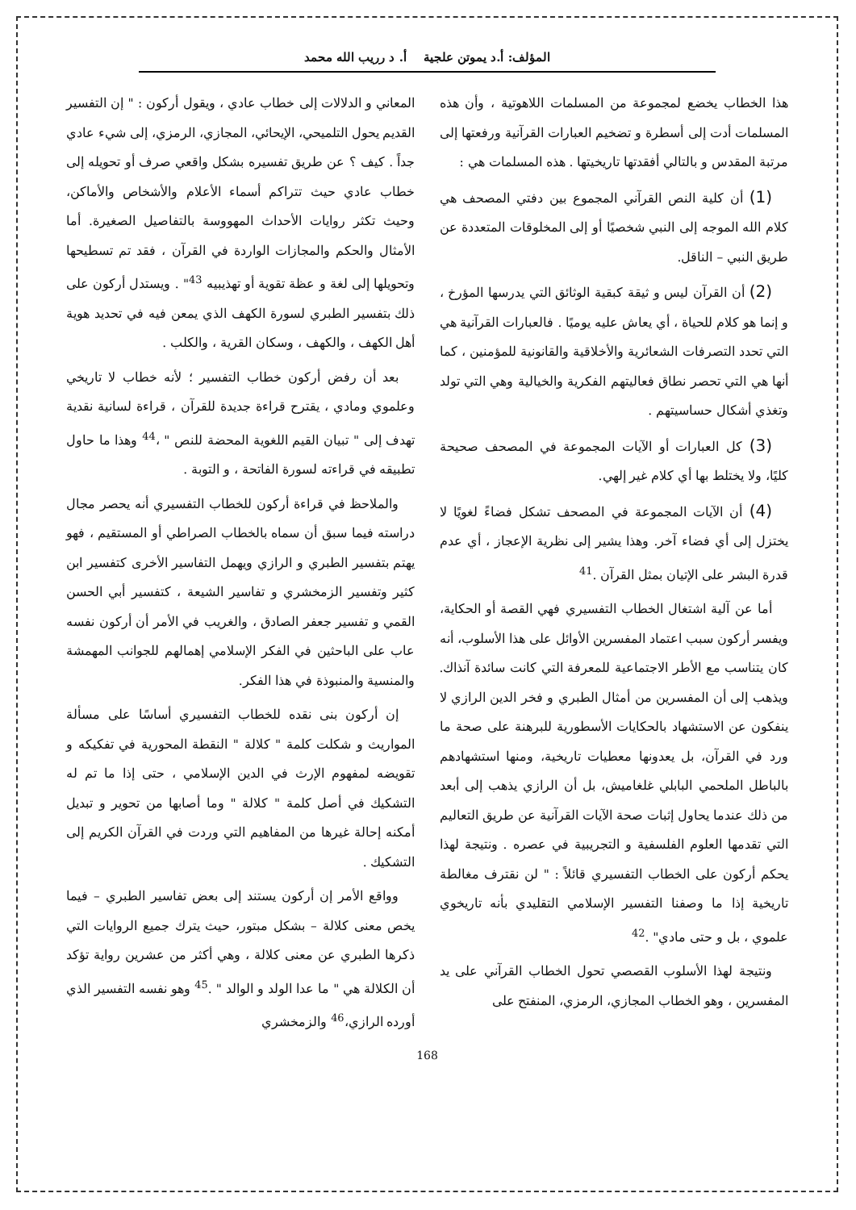المؤلف: أ.د يموتن علجية أ. د رريب الله محمد
هذا الخطاب يخضع لمجموعة من المسلمات اللاهوتية ، وأن هذه المسلمات أدت إلى أسطرة و تضخيم العبارات القرآنية ورفعتها إلى مرتبة المقدس و بالتالي أفقدتها تاريخيتها . هذه المسلمات هي :
(1) أن كلية النص القرآني المجموع بين دفتي المصحف هي كلام الله الموجه إلى النبي شخصيًا أو إلى المخلوقات المتعددة عن طريق النبي – الناقل.
(2) أن القرآن ليس و ثيقة كبقية الوثائق التي يدرسها المؤرخ ، و إنما هو كلام للحياة ، أي يعاش عليه يوميًا . فالعبارات القرآنية هي التي تحدد التصرفات الشعائرية والأخلاقية والقانونية للمؤمنين ، كما أنها هي التي تحصر نطاق فعاليتهم الفكرية والخيالية وهي التي تولد وتغذي أشكال حساسيتهم .
(3) كل العبارات أو الآيات المجموعة في المصحف صحيحة كليًا، ولا يختلط بها أي كلام غير إلهي.
(4) أن الآيات المجموعة في المصحف تشكل فضاءً لغويًا لا يختزل إلى أي فضاء آخر. وهذا يشير إلى نظرية الإعجاز ، أي عدم قدرة البشر على الإتيان بمثل القرآن .<sup>41</sup>
أما عن آلية اشتغال الخطاب التفسيري فهي القصة أو الحكاية، ويفسر أركون سبب اعتماد المفسرين الأوائل على هذا الأسلوب، أنه كان يتناسب مع الأطر الاجتماعية للمعرفة التي كانت سائدة آنذاك. ويذهب إلى أن المفسرين من أمثال الطبري و فخر الدين الرازي لا ينفكون عن الاستشهاد بالحكايات الأسطورية للبرهنة على صحة ما ورد في القرآن، بل يعدونها معطيات تاريخية، ومنها استشهادهم بالباطل الملحمي البابلي غلغاميش، بل أن الرازي يذهب إلى أبعد من ذلك عندما يحاول إثبات صحة الآيات القرآنية عن طريق التعاليم التي تقدمها العلوم الفلسفية و التجريبية في عصره . ونتيجة لهذا يحكم أركون على الخطاب التفسيري قائلاً : " لن نقترف مغالطة تاريخية إذا ما وصفنا التفسير الإسلامي التقليدي بأنه تاريخوي علموي ، بل و حتى مادي" .<sup>42</sup>
ونتيجة لهذا الأسلوب القصصي تحول الخطاب القرآني على يد المفسرين ، وهو الخطاب المجازي، الرمزي، المنفتح على
المعاني و الدلالات إلى خطاب عادي ، ويقول أركون : " إن التفسير القديم يحول التلميحي، الإيحائي، المجازي، الرمزي، إلى شيء عادي جداً . كيف ؟ عن طريق تفسيره بشكل واقعي صرف أو تحويله إلى خطاب عادي حيث تتراكم أسماء الأعلام والأشخاص والأماكن، وحيث تكثر روايات الأحداث المهووسة بالتفاصيل الصغيرة. أما الأمثال والحكم والمجازات الواردة في القرآن ، فقد تم تسطيحها وتحويلها إلى لغة و عظة تقوية أو تهذيبيه <sup>43</sup>" . ويستدل أركون على ذلك بتفسير الطبري لسورة الكهف الذي يمعن فيه في تحديد هوية أهل الكهف ، والكهف ، وسكان القرية ، والكلب .
بعد أن رفض أركون خطاب التفسير ؛ لأنه خطاب لا تاريخي وعلموي ومادي ، يقترح قراءة جديدة للقرآن ، قراءة لسانية نقدية تهدف إلى " تبيان القيم اللغوية المحضة للنص " ،<sup>44</sup> وهذا ما حاول تطبيقه في قراءته لسورة الفاتحة ، و التوبة .
والملاحظ في قراءة أركون للخطاب التفسيري أنه يحصر مجال دراسته فيما سبق أن سماه بالخطاب الصراطي أو المستقيم ، فهو يهتم بتفسير الطبري و الرازي ويهمل التفاسير الأخرى كتفسير ابن كثير وتفسير الزمخشري و تفاسير الشيعة ، كتفسير أبي الحسن القمي و تفسير جعفر الصادق ، والغريب في الأمر أن أركون نفسه عاب على الباحثين في الفكر الإسلامي إهمالهم للجوانب المهمشة والمنسية والمنبوذة في هذا الفكر.
إن أركون بنى نقده للخطاب التفسيري أساسًا على مسألة المواريث و شكلت كلمة " كلالة " النقطة المحورية في تفكيكه و تقويضه لمفهوم الإرث في الدين الإسلامي ، حتى إذا ما تم له التشكيك في أصل كلمة " كلالة " وما أصابها من تحوير و تبديل أمكنه إحالة غيرها من المفاهيم التي وردت في القرآن الكريم إلى التشكيك .
وواقع الأمر إن أركون يستند إلى بعض تفاسير الطبري – فيما يخص معنى كلالة – بشكل مبتور، حيث يترك جميع الروايات التي ذكرها الطبري عن معنى كلالة ، وهي أكثر من عشرين رواية تؤكد أن الكلالة هي " ما عدا الولد و الوالد " .<sup>45</sup> وهو نفسه التفسير الذي أورده الرازي،<sup>46</sup> والزمخشري
168